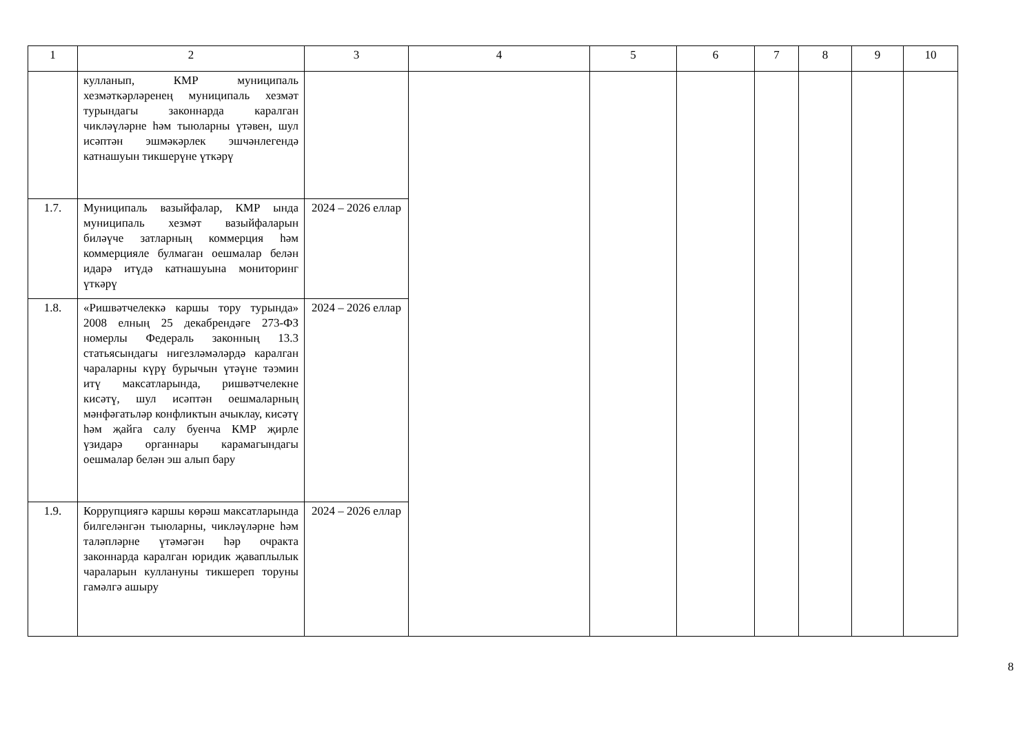| 1 | 2 | 3 | 4 | 5 | 6 | 7 | 8 | 9 | 10 |
| --- | --- | --- | --- | --- | --- | --- | --- | --- | --- |
| | кулланып, КМР муниципаль хезмәткәрләренең муниципаль хезмәт турындагы законнарда каралган чикләүләрне һәм тыюларны үтәвен, шул исәптән эшмәкәрлек эшчәнлегендә катнашуын тикшерүне үткәрү | | | | | | | | |
| 1.7. | Муниципаль вазыйфалар, КМР ында муниципаль хезмәт вазыйфаларын биләүче затларның коммерция һәм коммерцияле булмаган оешмалар белән идарә итүдә катнашуына мониторинг үткәрү | 2024 – 2026 еллар | | | | | | | |
| 1.8. | «Ришвәтчелеккә каршы тору турында» 2008 елның 25 декабрендәге 273-ФЗ номерлы Федераль законның 13.3 статьясындагы нигезләмәләрдә каралган чараларны күрү бурычын үтәүне тәэмин итү максатларында, ришвәтчелекне кисәтү, шул исәптән оешмаларның мәнфәгатьләр конфликтын ачыклау, кисәтү һәм җайга салу буенча КМР җирле үзидарә органнары карамагындагы оешмалар белән эш алып бару | 2024 – 2026 еллар | | | | | | | |
| 1.9. | Коррупциягә каршы көрәш максатларында билгеләнгән тыюларны, чикләүләрне һәм таләпләрне үтәмәгән һәр очракта законнарда каралган юридик җаваплылык чараларын куллануны тикшереп торуны гамәлгә ашыру | 2024 – 2026 еллар | | | | | | | |
8